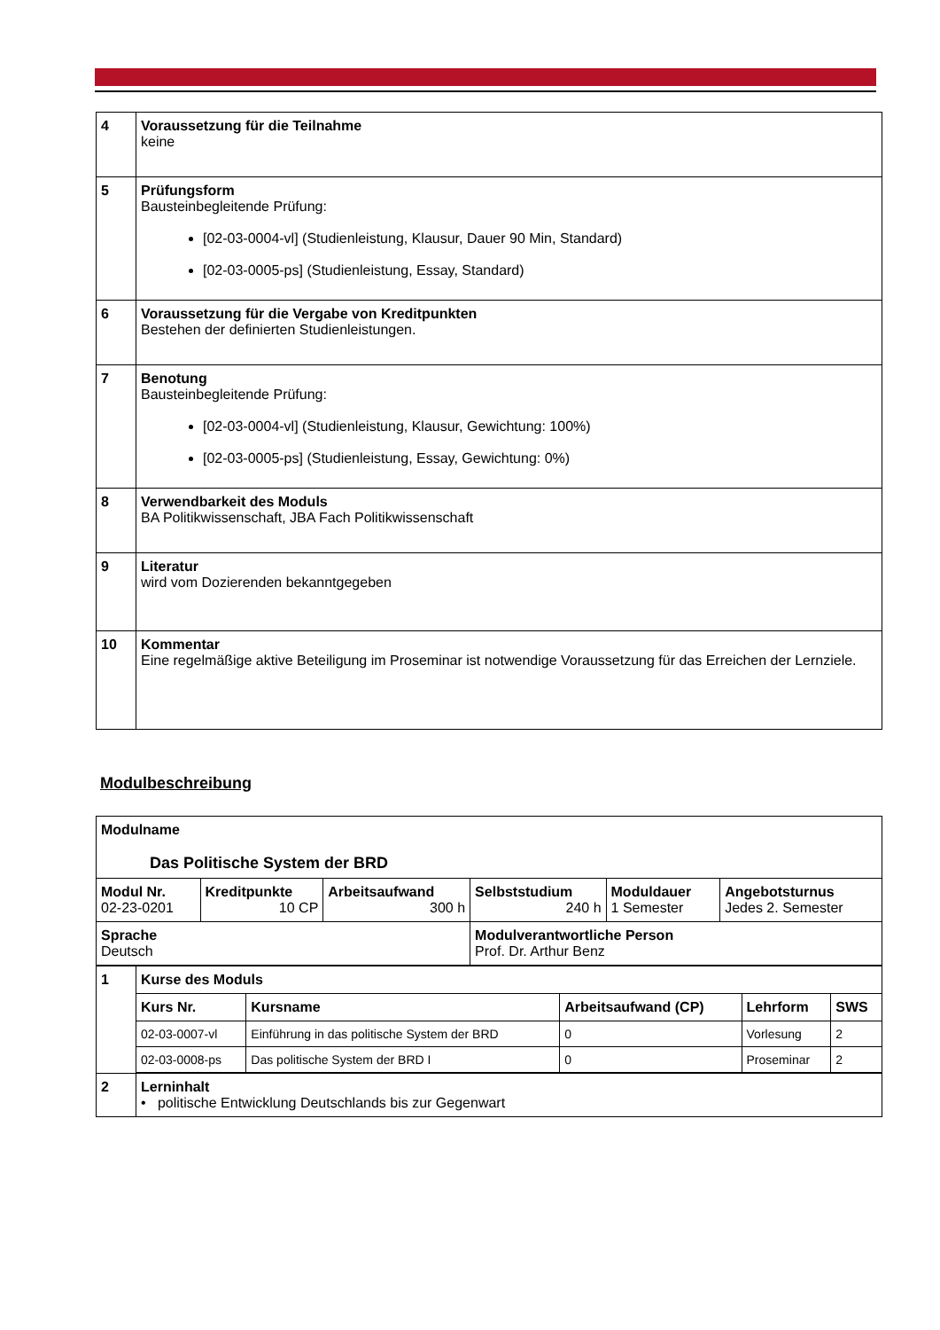| 4 | Voraussetzung für die Teilnahme keine |
| 5 | Prüfungsform Bausteinbegleitende Prüfung: [02-03-0004-vl] (Studienleistung, Klausur, Dauer 90 Min, Standard) [02-03-0005-ps] (Studienleistung, Essay, Standard) |
| 6 | Voraussetzung für die Vergabe von Kreditpunkten Bestehen der definierten Studienleistungen. |
| 7 | Benotung Bausteinbegleitende Prüfung: [02-03-0004-vl] (Studienleistung, Klausur, Gewichtung: 100%) [02-03-0005-ps] (Studienleistung, Essay, Gewichtung: 0%) |
| 8 | Verwendbarkeit des Moduls BA Politikwissenschaft, JBA Fach Politikwissenschaft |
| 9 | Literatur wird vom Dozierenden bekanntgegeben |
| 10 | Kommentar Eine regelmäßige aktive Beteiligung im Proseminar ist notwendige Voraussetzung für das Erreichen der Lernziele. |
Modulbeschreibung
| Modulname Das Politische System der BRD | | | | | |
| Modul Nr. 02-23-0201 | Kreditpunkte 10 CP | Arbeitsaufwand 300 h | Selbststudium 240 h | Moduldauer 1 Semester | Angebotsturnus Jedes 2. Semester |
| Sprache Deutsch | | | Modulverantwortliche Person Prof. Dr. Arthur Benz | | |
| 1 | Kurse des Moduls / Kurs Nr. / Kursname / Arbeitsaufwand (CP) / Lehrform / SWS / / --- / --- / --- / --- / --- / / 02-03-0007-vl / Einführung in das politische System der BRD / 0 / Vorlesung / 2 / / 02-03-0008-ps / Das politische System der BRD I / 0 / Proseminar / 2 / |
| 2 | Lerninhalt • politische Entwicklung Deutschlands bis zur Gegenwart |